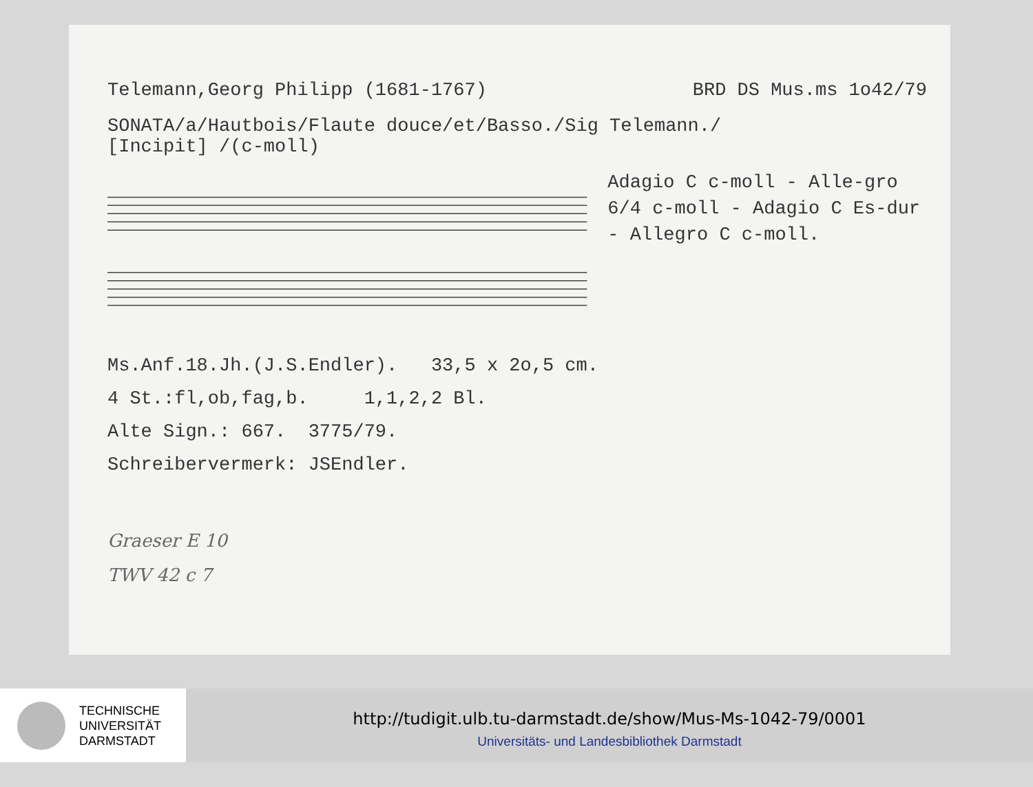Telemann,Georg Philipp (1681-1767) BRD DS Mus.ms 1o42/79
SONATA/a/Hautbois/Flaute douce/et/Basso./Sig Telemann./
[Incipit] /(c-moll)
Adagio C c-moll - Alle-gro 6/4 c-moll - Adagio C Es-dur - Allegro C c-moll.
Ms.Anf.18.Jh.(J.S.Endler). 33,5 x 2o,5 cm.
4 St.:fl,ob,fag,b. 1,1,2,2 Bl.
Alte Sign.: 667. 3775/79.
Schreibervermerk: JSEndler.
Graeser E 10
TWV 42 c 7
TECHNISCHE
UNIVERSITÄT
DARMSTADT
http://tudigit.ulb.tu-darmstadt.de/show/Mus-Ms-1042-79/0001
Universitäts- und Landesbibliothek Darmstadt